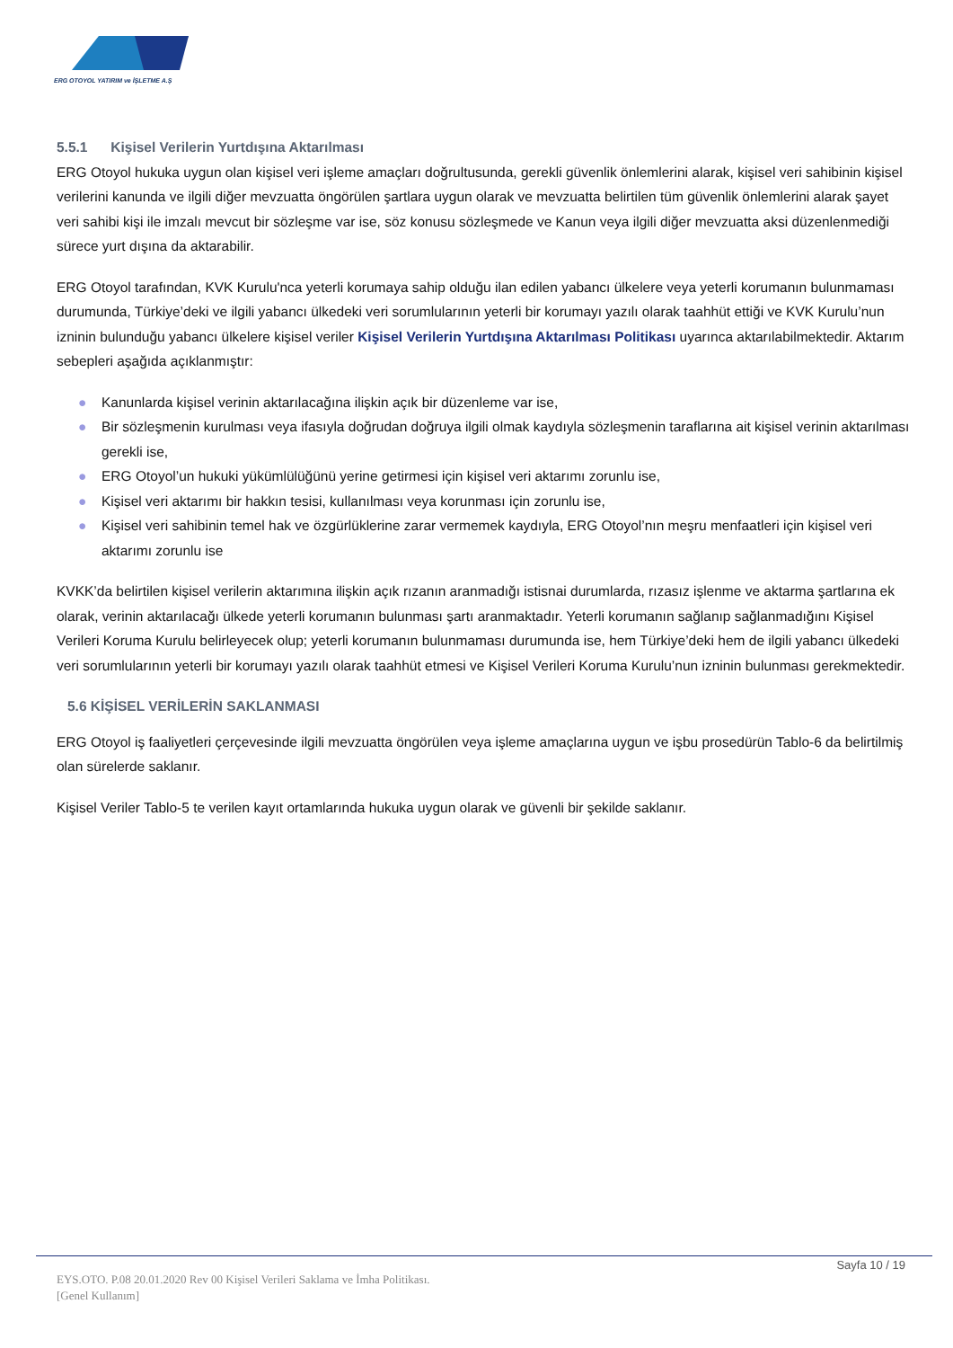ERG OTOYOL YATIRIM ve İŞLETME A.Ş
5.5.1 Kişisel Verilerin Yurtdışına Aktarılması
ERG Otoyol hukuka uygun olan kişisel veri işleme amaçları doğrultusunda, gerekli güvenlik önlemlerini alarak, kişisel veri sahibinin kişisel verilerini kanunda ve ilgili diğer mevzuatta öngörülen şartlara uygun olarak ve mevzuatta belirtilen tüm güvenlik önlemlerini alarak şayet veri sahibi kişi ile imzalı mevcut bir sözleşme var ise, söz konusu sözleşmede ve Kanun veya ilgili diğer mevzuatta aksi düzenlenmediği sürece yurt dışına da aktarabilir.
ERG Otoyol tarafından, KVK Kurulu'nca yeterli korumaya sahip olduğu ilan edilen yabancı ülkelere veya yeterli korumanın bulunmaması durumunda, Türkiye’deki ve ilgili yabancı ülkedeki veri sorumlularının yeterli bir korumayı yazılı olarak taahhüt ettiği ve KVK Kurulu’nun izninin bulunduğu yabancı ülkelere kişisel veriler Kişisel Verilerin Yurtdışına Aktarılması Politikası uyarınca aktarılabilmektedir. Aktarım sebepleri aşağıda açıklanmıştır:
● Kanunlarda kişisel verinin aktarılacağına ilişkin açık bir düzenleme var ise,
● Bir sözleşmenin kurulması veya ifasıyla doğrudan doğruya ilgili olmak kaydıyla sözleşmenin taraflarına ait kişisel verinin aktarılması gerekli ise,
● ERG Otoyol’un hukuki yükümlülüğünü yerine getirmesi için kişisel veri aktarımı zorunlu ise,
● Kişisel veri aktarımı bir hakkın tesisi, kullanılması veya korunması için zorunlu ise,
● Kişisel veri sahibinin temel hak ve özgürlüklerine zarar vermemek kaydıyla, ERG Otoyol’nın meşru menfaatleri için kişisel veri aktarımı zorunlu ise
KVKK’da belirtilen kişisel verilerin aktarımına ilişkin açık rızanın aranmadığı istisnai durumlarda, rızasız işlenme ve aktarma şartlarına ek olarak, verinin aktarılacağı ülkede yeterli korumanın bulunması şartı aranmaktadır. Yeterli korumanın sağlanıp sağlanmadığını Kişisel Verileri Koruma Kurulu belirleyecek olup; yeterli korumanın bulunmaması durumunda ise, hem Türkiye’deki hem de ilgili yabancı ülkedeki veri sorumlularının yeterli bir korumayı yazılı olarak taahhüt etmesi ve Kişisel Verileri Koruma Kurulu’nun izninin bulunması gerekmektedir.
5.6 KİŞİSEL VERİLERİN SAKLANMASI
ERG Otoyol iş faaliyetleri çerçevesinde ilgili mevzuatta öngörülen veya işleme amaçlarına uygun ve işbu prosedürün Tablo-6 da belirtilmiş olan sürelerde saklanır.
Kişisel Veriler Tablo-5 te verilen kayıt ortamlarında hukuka uygun olarak ve güvenli bir şekilde saklanır.
Sayfa 10 / 19
EYS.OTO. P.08 20.01.2020 Rev 00 Kişisel Verileri Saklama ve İmha Politikası.
[Genel Kullanım]